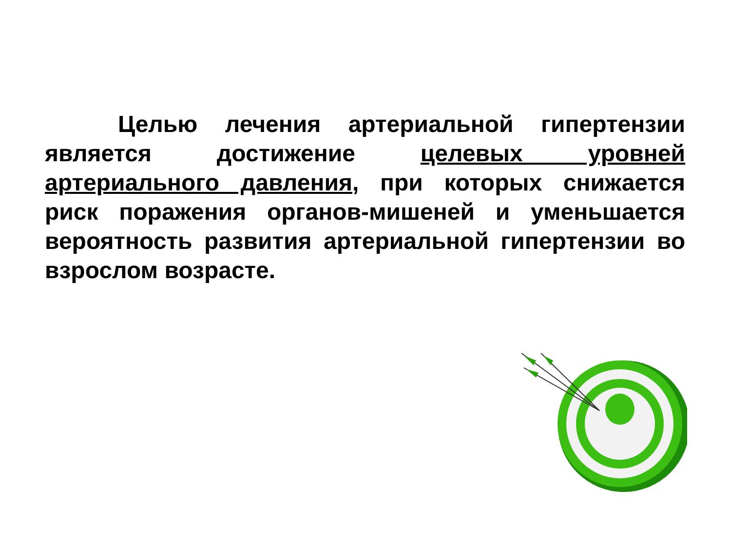Целью лечения артериальной гипертензии является достижение целевых уровней артериального давления, при которых снижается риск поражения органов-мишеней и уменьшается вероятность развития артериальной гипертензии во взрослом возрасте.